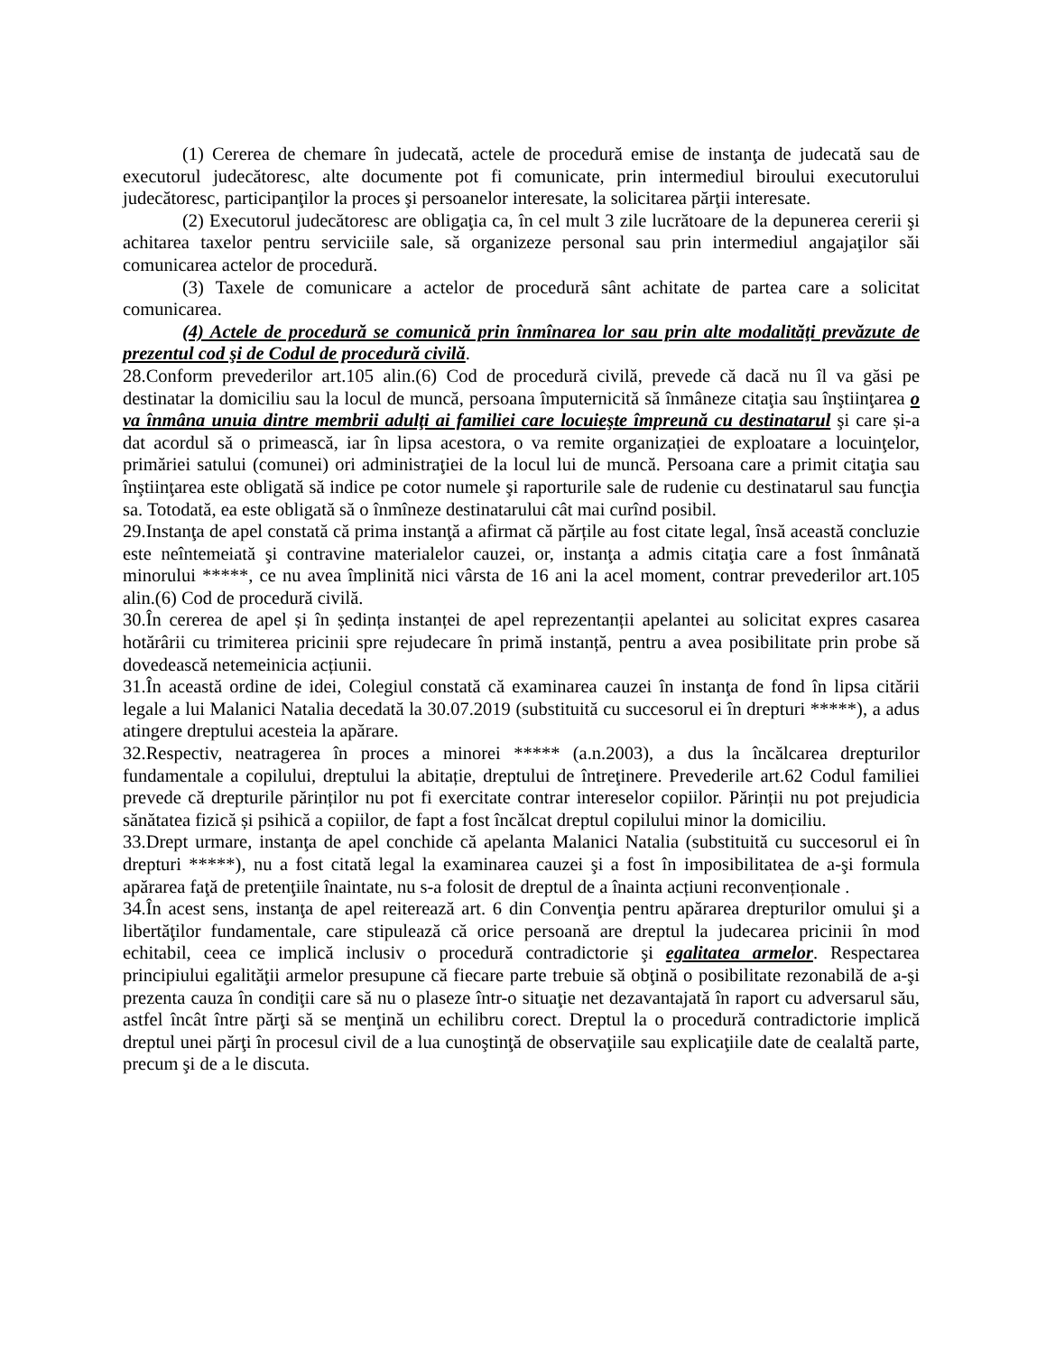(1) Cererea de chemare în judecată, actele de procedură emise de instanţa de judecată sau de executorul judecătoresc, alte documente pot fi comunicate, prin intermediul biroului executorului judecătoresc, participanţilor la proces şi persoanelor interesate, la solicitarea părţii interesate.
(2) Executorul judecătoresc are obligaţia ca, în cel mult 3 zile lucrătoare de la depunerea cererii şi achitarea taxelor pentru serviciile sale, să organizeze personal sau prin intermediul angajaţilor săi comunicarea actelor de procedură.
(3) Taxele de comunicare a actelor de procedură sânt achitate de partea care a solicitat comunicarea.
(4) Actele de procedură se comunică prin înmînarea lor sau prin alte modalităţi prevăzute de prezentul cod şi de Codul de procedură civilă.
28.Conform prevederilor art.105 alin.(6) Cod de procedură civilă, prevede că dacă nu îl va găsi pe destinatar la domiciliu sau la locul de muncă, persoana împuternicită să înmâneze citaţia sau înştiinţarea o va înmâna unuia dintre membrii adulţi ai familiei care locuieşte împreună cu destinatarul şi care și-a dat acordul să o primească, iar în lipsa acestora, o va remite organizației de exploatare a locuinţelor, primăriei satului (comunei) ori administraţiei de la locul lui de muncă. Persoana care a primit citaţia sau înştiinţarea este obligată să indice pe cotor numele şi raporturile sale de rudenie cu destinatarul sau funcţia sa. Totodată, ea este obligată să o înmîneze destinatarului cât mai curînd posibil.
29.Instanţa de apel constată că prima instanţă a afirmat că părțile au fost citate legal, însă această concluzie este neîntemeiată şi contravine materialelor cauzei, or, instanţa a admis citaţia care a fost înmânată minorului *****, ce nu avea împlinită nici vârsta de 16 ani la acel moment, contrar prevederilor art.105 alin.(6) Cod de procedură civilă.
30.În cererea de apel și în ședința instanței de apel reprezentanții apelantei au solicitat expres casarea hotărârii cu trimiterea pricinii spre rejudecare în primă instanță, pentru a avea posibilitate prin probe să dovedească netemeinicia acțiunii.
31.În această ordine de idei, Colegiul constată că examinarea cauzei în instanţa de fond în lipsa citării legale a lui Malanici Natalia decedată la 30.07.2019 (substituită cu succesorul ei în drepturi *****), a adus atingere dreptului acesteia la apărare.
32.Respectiv, neatragerea în proces a minorei ***** (a.n.2003), a dus la încălcarea drepturilor fundamentale a copilului, dreptului la abitație, dreptului de întreţinere. Prevederile art.62 Codul familiei prevede că drepturile părinților nu pot fi exercitate contrar intereselor copiilor. Părinții nu pot prejudicia sănătatea fizică și psihică a copiilor, de fapt a fost încălcat dreptul copilului minor la domiciliu.
33.Drept urmare, instanţa de apel conchide că apelanta Malanici Natalia (substituită cu succesorul ei în drepturi *****), nu a fost citată legal la examinarea cauzei şi a fost în imposibilitatea de a-şi formula apărarea faţă de pretenţiile înaintate, nu s-a folosit de dreptul de a înainta acțiuni reconvenționale .
34.În acest sens, instanţa de apel reiterează art. 6 din Convenţia pentru apărarea drepturilor omului şi a libertăţilor fundamentale, care stipulează că orice persoană are dreptul la judecarea pricinii în mod echitabil, ceea ce implică inclusiv o procedură contradictorie şi egalitatea armelor. Respectarea principiului egalităţii armelor presupune că fiecare parte trebuie să obţină o posibilitate rezonabilă de a-şi prezenta cauza în condiţii care să nu o plaseze într-o situaţie net dezavantajată în raport cu adversarul său, astfel încât între părţi să se menţină un echilibru corect. Dreptul la o procedură contradictorie implică dreptul unei părţi în procesul civil de a lua cunoştinţă de observaţiile sau explicaţiile date de cealaltă parte, precum şi de a le discuta.